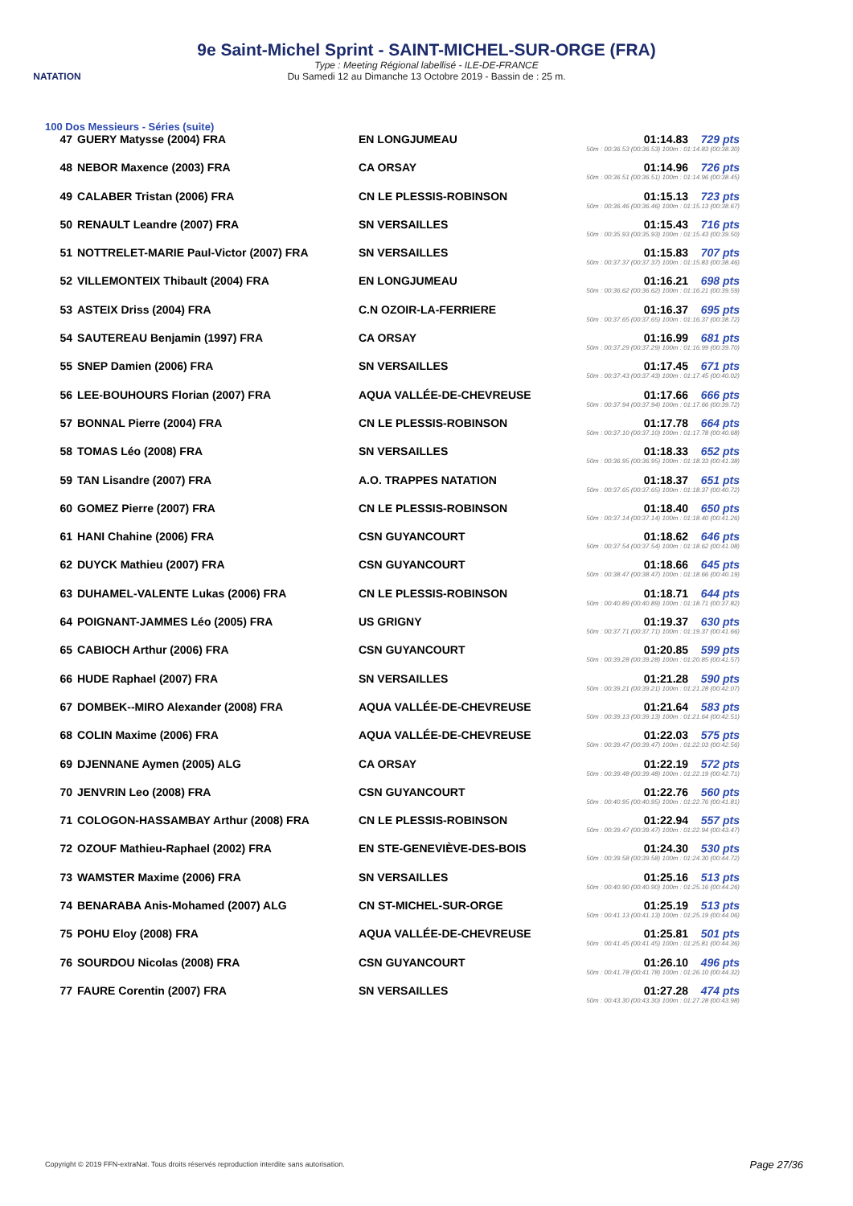NATATION
9e Saint-Michel Sprint - SAINT-MICHEL-SUR-ORGE (FRA)
Type : Meeting Régional labellisé - ILE-DE-FRANCE
Du Samedi 12 au Dimanche 13 Octobre 2019 - Bassin de : 25 m.
100 Dos Messieurs - Séries (suite)
| 47 | GUERY Matysse (2004) FRA | EN LONGJUMEAU | 01:14.83 729 pts 50m : 00:36.53 (00:36.53) 100m : 01:14.83 (00:38.30) |
| 48 | NEBOR Maxence (2003) FRA | CA ORSAY | 01:14.96 726 pts 50m : 00:36.51 (00:36.51) 100m : 01:14.96 (00:38.45) |
| 49 | CALABER Tristan (2006) FRA | CN LE PLESSIS-ROBINSON | 01:15.13 723 pts 50m : 00:36.46 (00:36.46) 100m : 01:15.13 (00:38.67) |
| 50 | RENAULT Leandre (2007) FRA | SN VERSAILLES | 01:15.43 716 pts 50m : 00:35.93 (00:35.93) 100m : 01:15.43 (00:39.50) |
| 51 | NOTTRELET-MARIE Paul-Victor (2007) FRA | SN VERSAILLES | 01:15.83 707 pts 50m : 00:37.37 (00:37.37) 100m : 01:15.83 (00:38.46) |
| 52 | VILLEMONTEIX Thibault (2004) FRA | EN LONGJUMEAU | 01:16.21 698 pts 50m : 00:36.62 (00:36.62) 100m : 01:16.21 (00:39.59) |
| 53 | ASTEIX Driss (2004) FRA | C.N OZOIR-LA-FERRIERE | 01:16.37 695 pts 50m : 00:37.65 (00:37.65) 100m : 01:16.37 (00:38.72) |
| 54 | SAUTEREAU Benjamin (1997) FRA | CA ORSAY | 01:16.99 681 pts 50m : 00:37.29 (00:37.29) 100m : 01:16.99 (00:39.70) |
| 55 | SNEP Damien (2006) FRA | SN VERSAILLES | 01:17.45 671 pts 50m : 00:37.43 (00:37.43) 100m : 01:17.45 (00:40.02) |
| 56 | LEE-BOUHOURS Florian (2007) FRA | AQUA VALLÉE-DE-CHEVREUSE | 01:17.66 666 pts 50m : 00:37.94 (00:37.94) 100m : 01:17.66 (00:39.72) |
| 57 | BONNAL Pierre (2004) FRA | CN LE PLESSIS-ROBINSON | 01:17.78 664 pts 50m : 00:37.10 (00:37.10) 100m : 01:17.78 (00:40.68) |
| 58 | TOMAS Léo (2008) FRA | SN VERSAILLES | 01:18.33 652 pts 50m : 00:36.95 (00:36.95) 100m : 01:18.33 (00:41.38) |
| 59 | TAN Lisandre (2007) FRA | A.O. TRAPPES NATATION | 01:18.37 651 pts 50m : 00:37.65 (00:37.65) 100m : 01:18.37 (00:40.72) |
| 60 | GOMEZ Pierre (2007) FRA | CN LE PLESSIS-ROBINSON | 01:18.40 650 pts 50m : 00:37.14 (00:37.14) 100m : 01:18.40 (00:41.26) |
| 61 | HANI Chahine (2006) FRA | CSN GUYANCOURT | 01:18.62 646 pts 50m : 00:37.54 (00:37.54) 100m : 01:18.62 (00:41.08) |
| 62 | DUYCK Mathieu (2007) FRA | CSN GUYANCOURT | 01:18.66 645 pts 50m : 00:38.47 (00:38.47) 100m : 01:18.66 (00:40.19) |
| 63 | DUHAMEL-VALENTE Lukas (2006) FRA | CN LE PLESSIS-ROBINSON | 01:18.71 644 pts 50m : 00:40.89 (00:40.89) 100m : 01:18.71 (00:37.82) |
| 64 | POIGNANT-JAMMES Léo (2005) FRA | US GRIGNY | 01:19.37 630 pts 50m : 00:37.71 (00:37.71) 100m : 01:19.37 (00:41.66) |
| 65 | CABIOCH Arthur (2006) FRA | CSN GUYANCOURT | 01:20.85 599 pts 50m : 00:39.28 (00:39.28) 100m : 01:20.85 (00:41.57) |
| 66 | HUDE Raphael (2007) FRA | SN VERSAILLES | 01:21.28 590 pts 50m : 00:39.21 (00:39.21) 100m : 01:21.28 (00:42.07) |
| 67 | DOMBEK--MIRO Alexander (2008) FRA | AQUA VALLÉE-DE-CHEVREUSE | 01:21.64 583 pts 50m : 00:39.13 (00:39.13) 100m : 01:21.64 (00:42.51) |
| 68 | COLIN Maxime (2006) FRA | AQUA VALLÉE-DE-CHEVREUSE | 01:22.03 575 pts 50m : 00:39.47 (00:39.47) 100m : 01:22.03 (00:42.56) |
| 69 | DJENNANE Aymen (2005) ALG | CA ORSAY | 01:22.19 572 pts 50m : 00:39.48 (00:39.48) 100m : 01:22.19 (00:42.71) |
| 70 | JENVRIN Leo (2008) FRA | CSN GUYANCOURT | 01:22.76 560 pts 50m : 00:40.95 (00:40.95) 100m : 01:22.76 (00:41.81) |
| 71 | COLOGON-HASSAMBAY Arthur (2008) FRA | CN LE PLESSIS-ROBINSON | 01:22.94 557 pts 50m : 00:39.47 (00:39.47) 100m : 01:22.94 (00:43.47) |
| 72 | OZOUF Mathieu-Raphael (2002) FRA | EN STE-GENEVIÈVE-DES-BOIS | 01:24.30 530 pts 50m : 00:39.58 (00:39.58) 100m : 01:24.30 (00:44.72) |
| 73 | WAMSTER Maxime (2006) FRA | SN VERSAILLES | 01:25.16 513 pts 50m : 00:40.90 (00:40.90) 100m : 01:25.16 (00:44.26) |
| 74 | BENARABA Anis-Mohamed (2007) ALG | CN ST-MICHEL-SUR-ORGE | 01:25.19 513 pts 50m : 00:41.13 (00:41.13) 100m : 01:25.19 (00:44.06) |
| 75 | POHU Eloy (2008) FRA | AQUA VALLÉE-DE-CHEVREUSE | 01:25.81 501 pts 50m : 00:41.45 (00:41.45) 100m : 01:25.81 (00:44.36) |
| 76 | SOURDOU Nicolas (2008) FRA | CSN GUYANCOURT | 01:26.10 496 pts 50m : 00:41.78 (00:41.78) 100m : 01:26.10 (00:44.32) |
| 77 | FAURE Corentin (2007) FRA | SN VERSAILLES | 01:27.28 474 pts 50m : 00:43.30 (00:43.30) 100m : 01:27.28 (00:43.98) |
Copyright © 2019 FFN-extraNat. Tous droits réservés reproduction interdite sans autorisation.
Page 27/36